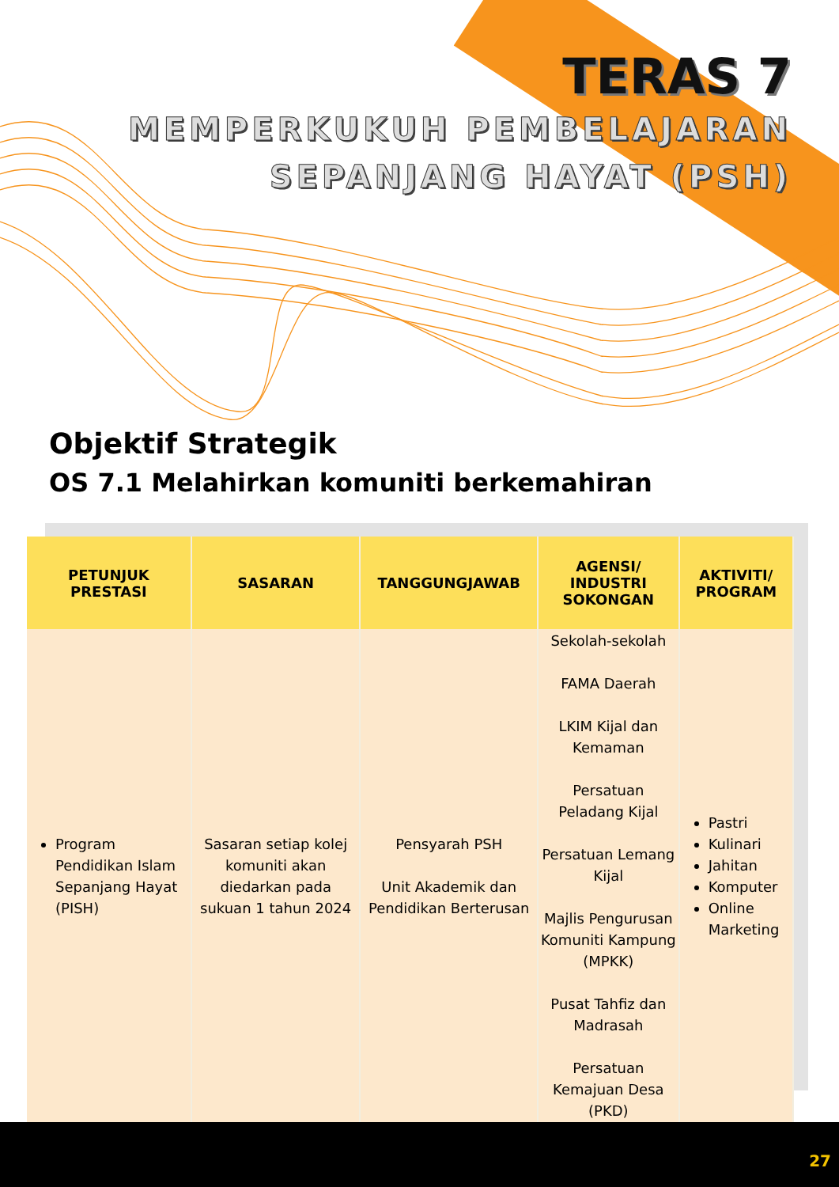TERAS 7
MEMPERKUKUH PEMBELAJARAN
SEPANJANG HAYAT (PSH)
Objektif Strategik
OS 7.1 Melahirkan komuniti berkemahiran
| PETUNJUK PRESTASI | SASARAN | TANGGUNGJAWAB | AGENSI/ INDUSTRI SOKONGAN | AKTIVITI/ PROGRAM |
| --- | --- | --- | --- | --- |
| Program Pendidikan Islam Sepanjang Hayat (PISH) | Sasaran setiap kolej komuniti akan diedarkan pada sukuan 1 tahun 2024 | Pensyarah PSH Unit Akademik dan Pendidikan Berterusan | Sekolah-sekolah FAMA Daerah LKIM Kijal dan Kemaman Persatuan Peladang Kijal Persatuan Lemang Kijal Majlis Pengurusan Komuniti Kampung (MPKK) Pusat Tahfiz dan Madrasah Persatuan Kemajuan Desa (PKD) | Pastri Kulinari Jahitan Komputer Online Marketing |
27